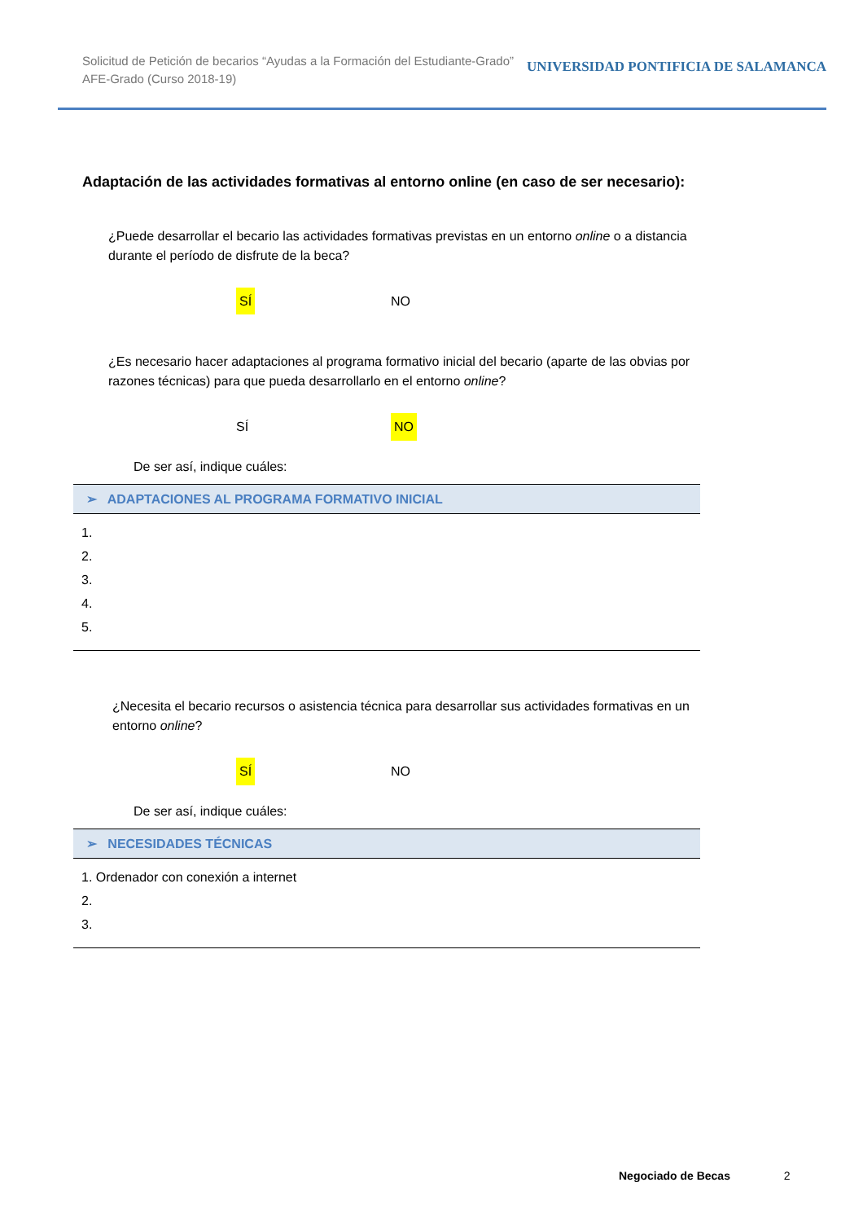Solicitud de Petición de becarios “Ayudas a la Formación del Estudiante-Grado”
AFE-Grado (Curso 2018-19)
UNIVERSIDAD PONTIFICIA DE SALAMANCA
Adaptación de las actividades formativas al entorno online (en caso de ser necesario):
¿Puede desarrollar el becario las actividades formativas previstas en un entorno online o a distancia durante el período de disfrute de la beca?
SÍ NO
¿Es necesario hacer adaptaciones al programa formativo inicial del becario (aparte de las obvias por razones técnicas) para que pueda desarrollarlo en el entorno online?
SÍ NO
De ser así, indique cuáles:
➢ ADAPTACIONES AL PROGRAMA FORMATIVO INICIAL
1.
2.
3.
4.
5.
¿Necesita el becario recursos o asistencia técnica para desarrollar sus actividades formativas en un entorno online?
SÍ NO
De ser así, indique cuáles:
➢ NECESIDADES TÉCNICAS
1. Ordenador con conexión a internet
2.
3.
Negociado de Becas 2